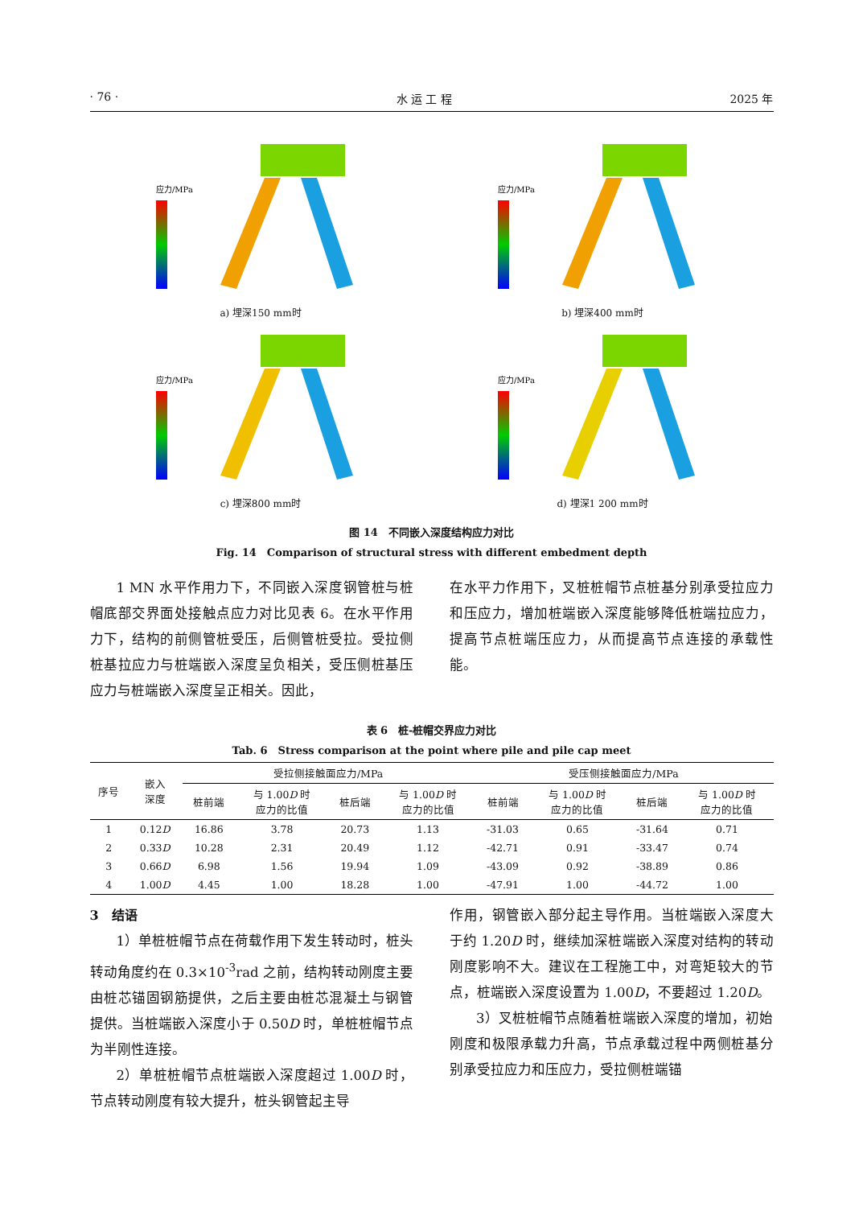· 76 · 水 运 工 程 2025 年
应力/MPa
a) 埋深150 mm时
应力/MPa
b) 埋深400 mm时
应力/MPa
c) 埋深800 mm时
应力/MPa
d) 埋深1 200 mm时
图 14　不同嵌入深度结构应力对比
Fig. 14　Comparison of structural stress with different embedment depth
1 MN 水平作用力下，不同嵌入深度钢管桩与桩帽底部交界面处接触点应力对比见表 6。在水平作用力下，结构的前侧管桩受压，后侧管桩受拉。受拉侧桩基拉应力与桩端嵌入深度呈负相关，受压侧桩基压应力与桩端嵌入深度呈正相关。因此，
在水平力作用下，叉桩桩帽节点桩基分别承受拉应力和压应力，增加桩端嵌入深度能够降低桩端拉应力，提高节点桩端压应力，从而提高节点连接的承载性能。
表 6　桩-桩帽交界应力对比
Tab. 6　Stress comparison at the point where pile and pile cap meet
| 序号 | 嵌入 深度 | 受拉侧接触面应力/MPa | | | | 受压侧接触面应力/MPa | | | |
| --- | --- | --- | --- | --- | --- | --- | --- | --- | --- |
| | | 桩前端 | 与 1.00 D 时 应力的比值 | 桩后端 | 与 1.00 D 时 应力的比值 | 桩前端 | 与 1.00 D 时 应力的比值 | 桩后端 | 与 1.00 D 时 应力的比值 |
| 1 | 0.12 D | 16.86 | 3.78 | 20.73 | 1.13 | -31.03 | 0.65 | -31.64 | 0.71 |
| 2 | 0.33 D | 10.28 | 2.31 | 20.49 | 1.12 | -42.71 | 0.91 | -33.47 | 0.74 |
| 3 | 0.66 D | 6.98 | 1.56 | 19.94 | 1.09 | -43.09 | 0.92 | -38.89 | 0.86 |
| 4 | 1.00 D | 4.45 | 1.00 | 18.28 | 1.00 | -47.91 | 1.00 | -44.72 | 1.00 |
3　结语
1）单桩桩帽节点在荷载作用下发生转动时，桩头转动角度约在 0.3×10<sup>-3</sup>rad 之前，结构转动刚度主要由桩芯锚固钢筋提供，之后主要由桩芯混凝土与钢管提供。当桩端嵌入深度小于 0.50D 时，单桩桩帽节点为半刚性连接。
2）单桩桩帽节点桩端嵌入深度超过 1.00D 时，节点转动刚度有较大提升，桩头钢管起主导
作用，钢管嵌入部分起主导作用。当桩端嵌入深度大于约 1.20D 时，继续加深桩端嵌入深度对结构的转动刚度影响不大。建议在工程施工中，对弯矩较大的节点，桩端嵌入深度设置为 1.00D，不要超过 1.20D。
3）叉桩桩帽节点随着桩端嵌入深度的增加，初始刚度和极限承载力升高，节点承载过程中两侧桩基分别承受拉应力和压应力，受拉侧桩端锚